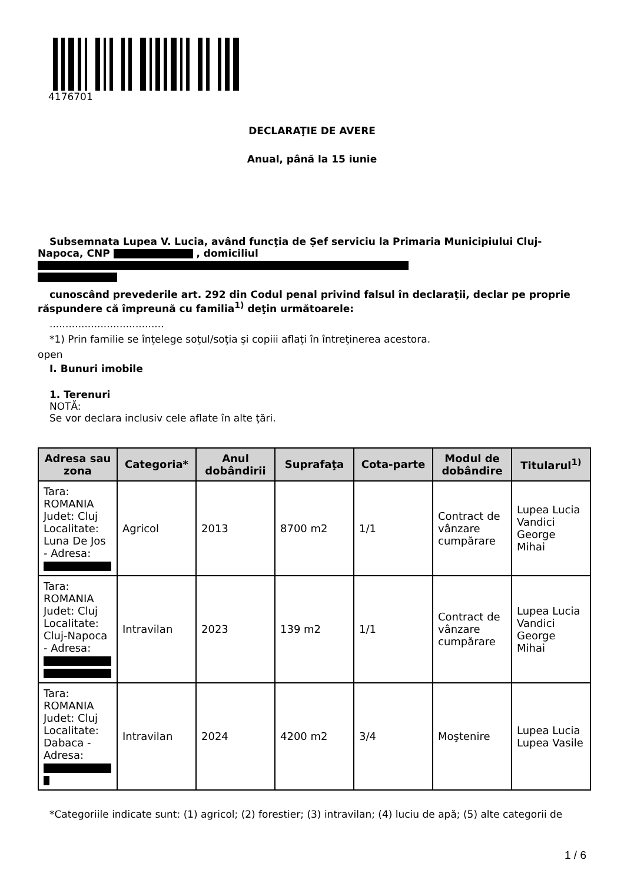4176701
DECLARAŢIE DE AVERE
Anual, până la 15 iunie
Subsemnata Lupea V. Lucia, având funcţia de Șef serviciu la Primaria Municipiului Cluj-Napoca, CNP , domiciliul
cunoscând prevederile art. 292 din Codul penal privind falsul în declaraţii, declar pe proprie răspundere că împreună cu familia<sup>1)</sup> deţin următoarele:
....................................
*1) Prin familie se înţelege soţul/soţia şi copiii aflaţi în întreţinerea acestora.
open
I. Bunuri imobile
1. Terenuri
NOTĂ:
Se vor declara inclusiv cele aflate în alte ţări.
| Adresa sau zona | Categoria* | Anul dobândirii | Suprafaţa | Cota-parte | Modul de dobândire | Titularul<sup>1)</sup> |
| --- | --- | --- | --- | --- | --- | --- |
| Tara: ROMANIA Judet: Cluj Localitate: Luna De Jos - Adresa: | Agricol | 2013 | 8700 m2 | 1/1 | Contract de vânzare cumpărare | Lupea Lucia Vandici George Mihai |
| Tara: ROMANIA Judet: Cluj Localitate: Cluj-Napoca - Adresa: | Intravilan | 2023 | 139 m2 | 1/1 | Contract de vânzare cumpărare | Lupea Lucia Vandici George Mihai |
| Tara: ROMANIA Judet: Cluj Localitate: Dabaca - Adresa: | Intravilan | 2024 | 4200 m2 | 3/4 | Moştenire | Lupea Lucia Lupea Vasile |
*Categoriile indicate sunt: (1) agricol; (2) forestier; (3) intravilan; (4) luciu de apă; (5) alte categorii de
1 / 6